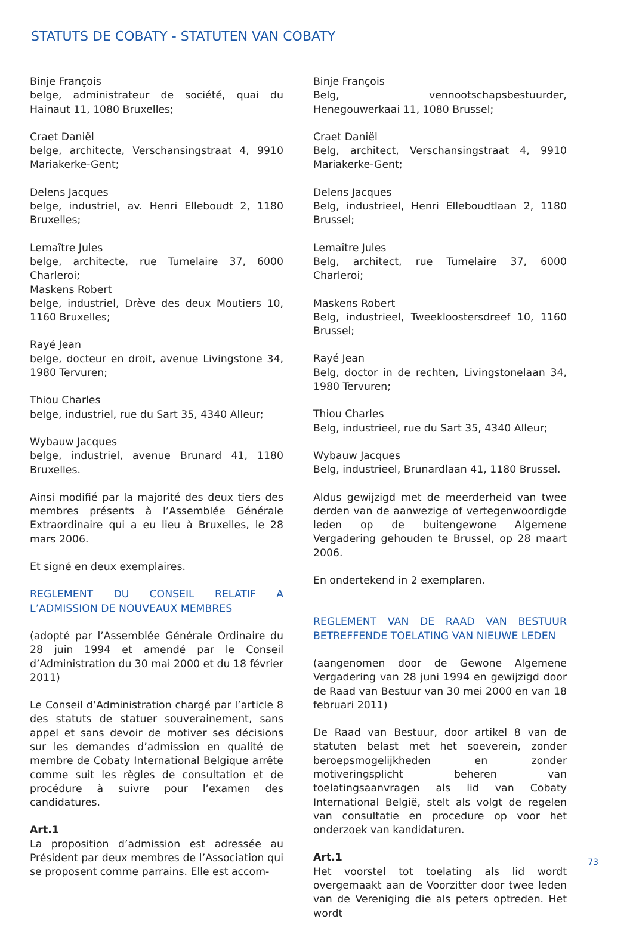STATUTS DE COBATY - STATUTEN VAN COBATY
Binje François
belge, administrateur de société, quai du Hainaut 11, 1080 Bruxelles;
Craet Daniël
belge, architecte, Verschansingstraat 4, 9910 Mariakerke-Gent;
Delens Jacques
belge, industriel, av. Henri Elleboudt 2, 1180 Bruxelles;
Lemaître Jules
belge, architecte, rue Tumelaire 37, 6000 Charleroi;
Maskens Robert
belge, industriel, Drève des deux Moutiers 10, 1160 Bruxelles;
Rayé Jean
belge, docteur en droit, avenue Livingstone 34, 1980 Tervuren;
Thiou Charles
belge, industriel, rue du Sart 35, 4340 Alleur;
Wybauw Jacques
belge, industriel, avenue Brunard 41, 1180 Bruxelles.
Ainsi modifié par la majorité des deux tiers des membres présents à l’Assemblée Générale Extraordinaire qui a eu lieu à Bruxelles, le 28 mars 2006.
Et signé en deux exemplaires.
REGLEMENT DU CONSEIL RELATIF A L’ADMISSION DE NOUVEAUX MEMBRES
(adopté par l’Assemblée Générale Ordinaire du 28 juin 1994 et amendé par le Conseil d’Administration du 30 mai 2000 et du 18 février 2011)
Le Conseil d’Administration chargé par l’article 8 des statuts de statuer souverainement, sans appel et sans devoir de motiver ses décisions sur les demandes d’admission en qualité de membre de Cobaty International Belgique arrête comme suit les règles de consultation et de procédure à suivre pour l’examen des candidatures.
Art.1
La proposition d’admission est adressée au Président par deux membres de l’Association qui se proposent comme parrains. Elle est accom-
Binje François
Belg, vennootschapsbestuurder, Henegouwerkaai 11, 1080 Brussel;
Craet Daniël
Belg, architect, Verschansingstraat 4, 9910 Mariakerke-Gent;
Delens Jacques
Belg, industrieel, Henri Elleboudtlaan 2, 1180 Brussel;
Lemaître Jules
Belg, architect, rue Tumelaire 37, 6000 Charleroi;
Maskens Robert
Belg, industrieel, Tweekloostersdreef 10, 1160 Brussel;
Rayé Jean
Belg, doctor in de rechten, Livingstonelaan 34, 1980 Tervuren;
Thiou Charles
Belg, industrieel, rue du Sart 35, 4340 Alleur;
Wybauw Jacques
Belg, industrieel, Brunardlaan 41, 1180 Brussel.
Aldus gewijzigd met de meerderheid van twee derden van de aanwezige of vertegenwoordigde leden op de buitengewone Algemene Vergadering gehouden te Brussel, op 28 maart 2006.
En ondertekend in 2 exemplaren.
REGLEMENT VAN DE RAAD VAN BESTUUR BETREFFENDE TOELATING VAN NIEUWE LEDEN
(aangenomen door de Gewone Algemene Vergadering van 28 juni 1994 en gewijzigd door de Raad van Bestuur van 30 mei 2000 en van 18 februari 2011)
De Raad van Bestuur, door artikel 8 van de statuten belast met het soeverein, zonder beroepsmogelijkheden en zonder motiveringsplicht beheren van toelatingsaanvragen als lid van Cobaty International België, stelt als volgt de regelen van consultatie en procedure op voor het onderzoek van kandidaturen.
Art.1
Het voorstel tot toelating als lid wordt overgemaakt aan de Voorzitter door twee leden van de Vereniging die als peters optreden. Het wordt
73